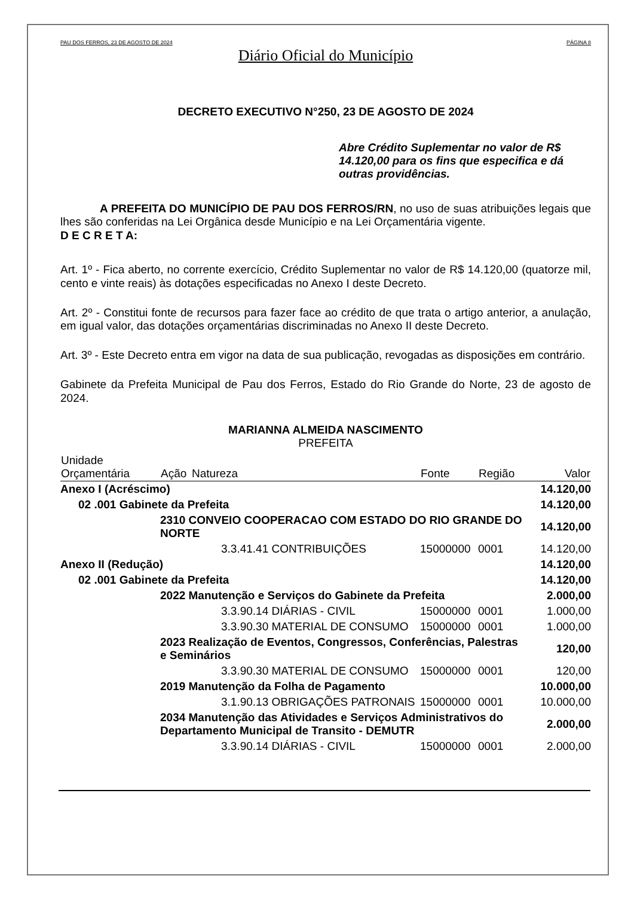PAU DOS FERROS, 23 DE AGOSTO DE 2024 PÁGINA 8
Diário Oficial do Município
DECRETO EXECUTIVO N°250, 23 DE AGOSTO DE 2024
Abre Crédito Suplementar no valor de R$ 14.120,00 para os fins que especifica e dá outras providências.
A PREFEITA DO MUNICÍPIO DE PAU DOS FERROS/RN, no uso de suas atribuições legais que lhes são conferidas na Lei Orgânica desde Município e na Lei Orçamentária vigente.
D E C R E T A:
Art. 1º - Fica aberto, no corrente exercício, Crédito Suplementar no valor de R$ 14.120,00 (quatorze mil, cento e vinte reais) às dotações especificadas no Anexo I deste Decreto.
Art. 2º - Constitui fonte de recursos para fazer face ao crédito de que trata o artigo anterior, a anulação, em igual valor, das dotações orçamentárias discriminadas no Anexo II deste Decreto.
Art. 3º - Este Decreto entra em vigor na data de sua publicação, revogadas as disposições em contrário.
Gabinete da Prefeita Municipal de Pau dos Ferros, Estado do Rio Grande do Norte, 23 de agosto de 2024.
MARIANNA ALMEIDA NASCIMENTO
PREFEITA
| Unidade Orçamentária | Ação | Natureza | Fonte | Região | Valor |
| --- | --- | --- | --- | --- | --- |
| Anexo I (Acréscimo) | | | | | 14.120,00 |
| 02 .001 Gabinete da Prefeita | | | | | 14.120,00 |
| | 2310 CONVEIO COOPERACAO COM ESTADO DO RIO GRANDE DO NORTE | | | | 14.120,00 |
| | | 3.3.41.41 CONTRIBUIÇÕES | 15000000 | 0001 | 14.120,00 |
| Anexo II (Redução) | | | | | 14.120,00 |
| 02 .001 Gabinete da Prefeita | | | | | 14.120,00 |
| | 2022 Manutenção e Serviços do Gabinete da Prefeita | | | | 2.000,00 |
| | | 3.3.90.14 DIÁRIAS - CIVIL | 15000000 | 0001 | 1.000,00 |
| | | 3.3.90.30 MATERIAL DE CONSUMO | 15000000 | 0001 | 1.000,00 |
| | 2023 Realização de Eventos, Congressos, Conferências, Palestras e Seminários | | | | 120,00 |
| | | 3.3.90.30 MATERIAL DE CONSUMO | 15000000 | 0001 | 120,00 |
| | 2019 Manutenção da Folha de Pagamento | | | | 10.000,00 |
| | | 3.1.90.13 OBRIGAÇÕES PATRONAIS | 15000000 | 0001 | 10.000,00 |
| | 2034 Manutenção das Atividades e Serviços Administrativos do Departamento Municipal de Transito - DEMUTR | | | | 2.000,00 |
| | | 3.3.90.14 DIÁRIAS - CIVIL | 15000000 | 0001 | 2.000,00 |